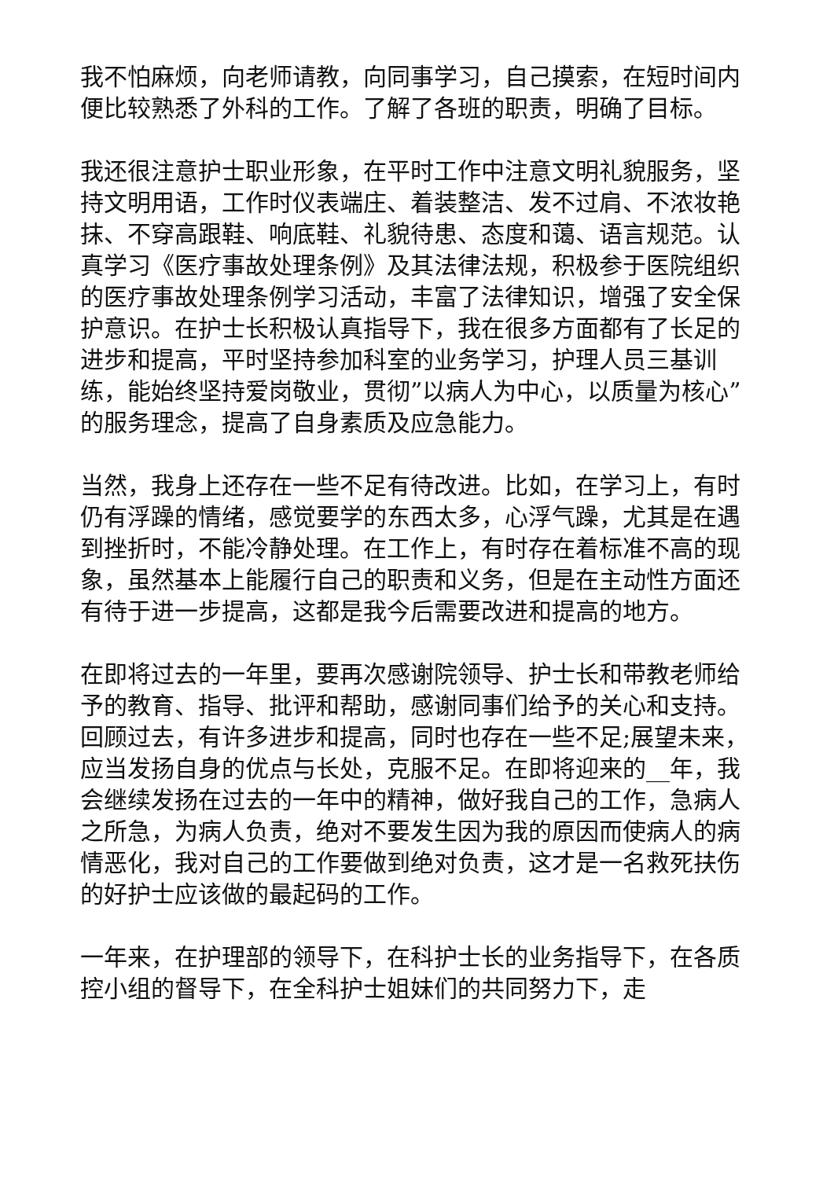我不怕麻烦，向老师请教，向同事学习，自己摸索，在短时间内便比较熟悉了外科的工作。了解了各班的职责，明确了目标。
我还很注意护士职业形象，在平时工作中注意文明礼貌服务，坚持文明用语，工作时仪表端庄、着装整洁、发不过肩、不浓妆艳抹、不穿高跟鞋、响底鞋、礼貌待患、态度和蔼、语言规范。认真学习《医疗事故处理条例》及其法律法规，积极参于医院组织的医疗事故处理条例学习活动，丰富了法律知识，增强了安全保护意识。在护士长积极认真指导下，我在很多方面都有了长足的进步和提高，平时坚持参加科室的业务学习，护理人员三基训练，能始终坚持爱岗敬业，贯彻”以病人为中心，以质量为核心”的服务理念，提高了自身素质及应急能力。
当然，我身上还存在一些不足有待改进。比如，在学习上，有时仍有浮躁的情绪，感觉要学的东西太多，心浮气躁，尤其是在遇到挫折时，不能冷静处理。在工作上，有时存在着标准不高的现象，虽然基本上能履行自己的职责和义务，但是在主动性方面还有待于进一步提高，这都是我今后需要改进和提高的地方。
在即将过去的一年里，要再次感谢院领导、护士长和带教老师给予的教育、指导、批评和帮助，感谢同事们给予的关心和支持。回顾过去，有许多进步和提高，同时也存在一些不足;展望未来，应当发扬自身的优点与长处，克服不足。在即将迎来的__年，我会继续发扬在过去的一年中的精神，做好我自己的工作，急病人之所急，为病人负责，绝对不要发生因为我的原因而使病人的病情恶化，我对自己的工作要做到绝对负责，这才是一名救死扶伤的好护士应该做的最起码的工作。
一年来，在护理部的领导下，在科护士长的业务指导下，在各质控小组的督导下，在全科护士姐妹们的共同努力下，走